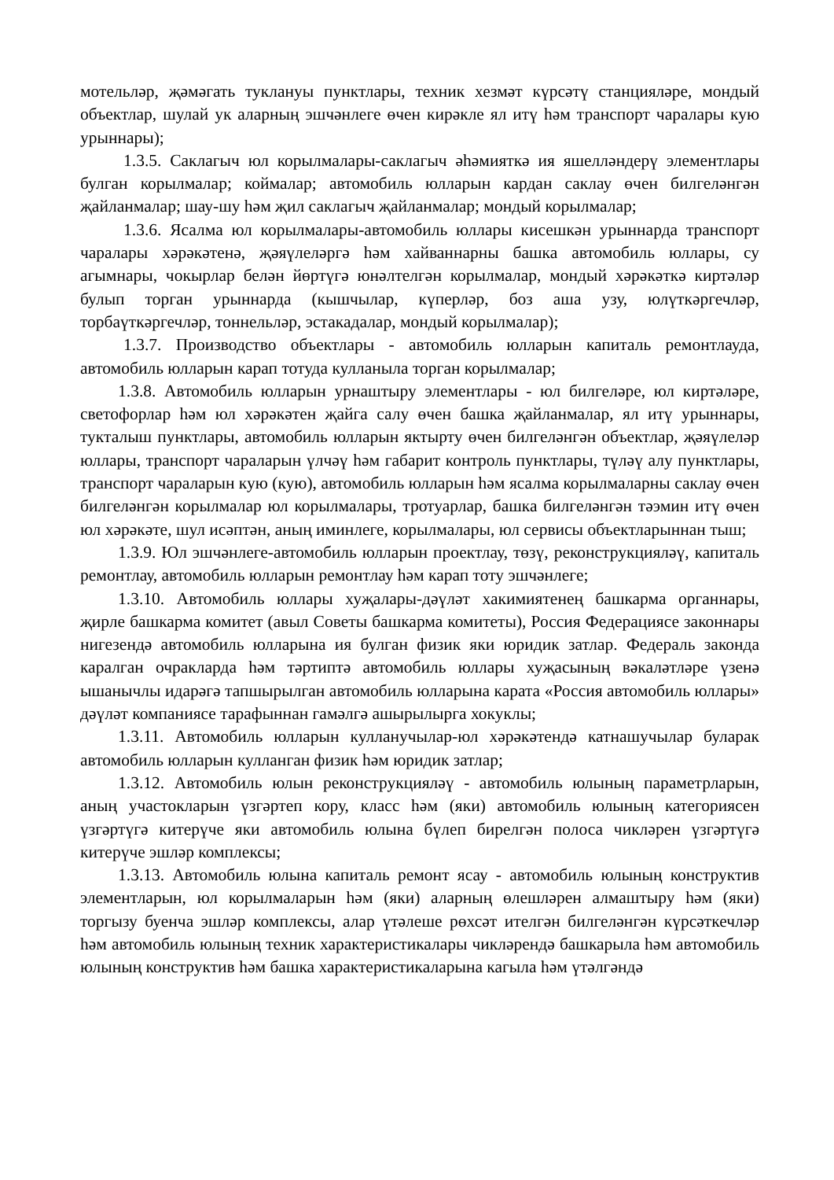мотельләр, җәмәгать туклануы пунктлары, техник хезмәт күрсәтү станцияләре, мондый объектлар, шулай ук аларның эшчәнлеге өчен кирәкле ял итү һәм транспорт чаралары кую урыннары);
1.3.5. Саклагыч юл корылмалары-саклагыч әһәмияткә ия яшелләндерү элементлары булган корылмалар; коймалар; автомобиль юлларын кардан саклау өчен билгеләнгән җайланмалар; шау-шу һәм җил саклагыч җайланмалар; мондый корылмалар;
1.3.6. Ясалма юл корылмалары-автомобиль юллары кисешкән урыннарда транспорт чаралары хәрәкәтенә, җәяүлеләргә һәм хайваннарны башка автомобиль юллары, су агымнары, чокырлар белән йөртүгә юнәлтелгән корылмалар, мондый хәрәкәткә киртәләр булып торган урыннарда (кышчылар, күперләр, боз аша узу, юлүткәргечләр, торбаүткәргечләр, тоннельләр, эстакадалар, мондый корылмалар);
1.3.7. Производство объектлары - автомобиль юлларын капиталь ремонтлауда, автомобиль юлларын карап тотуда кулланыла торган корылмалар;
1.3.8. Автомобиль юлларын урнаштыру элементлары - юл билгеләре, юл киртәләре, светофорлар һәм юл хәрәкәтен җайга салу өчен башка җайланмалар, ял итү урыннары, тукталыш пунктлары, автомобиль юлларын яктырту өчен билгеләнгән объектлар, җәяүлеләр юллары, транспорт чараларын үлчәү һәм габарит контроль пунктлары, түләү алу пунктлары, транспорт чараларын кую (кую), автомобиль юлларын һәм ясалма корылмаларны саклау өчен билгеләнгән корылмалар юл корылмалары, тротуарлар, башка билгеләнгән тәэмин итү өчен юл хәрәкәте, шул исәптән, аның иминлеге, корылмалары, юл сервисы объектларыннан тыш;
1.3.9. Юл эшчәнлеге-автомобиль юлларын проектлау, төзү, реконструкцияләү, капиталь ремонтлау, автомобиль юлларын ремонтлау һәм карап тоту эшчәнлеге;
1.3.10. Автомобиль юллары хуҗалары-дәүләт хакимиятенең башкарма органнары, җирле башкарма комитет (авыл Советы башкарма комитеты), Россия Федерациясе законнары нигезендә автомобиль юлларына ия булган физик яки юридик затлар. Федераль законда каралган очракларда һәм тәртиптә автомобиль юллары хуҗасының вәкаләтләре үзенә ышанычлы идарәгә тапшырылган автомобиль юлларына карата «Россия автомобиль юллары» дәүләт компаниясе тарафыннан гамәлгә ашырылырга хокуклы;
1.3.11. Автомобиль юлларын кулланучылар-юл хәрәкәтендә катнашучылар буларак автомобиль юлларын кулланган физик һәм юридик затлар;
1.3.12. Автомобиль юлын реконструкцияләү - автомобиль юлының параметрларын, аның участокларын үзгәртеп кору, класс һәм (яки) автомобиль юлының категориясен үзгәртүгә китерүче яки автомобиль юлына бүлеп бирелгән полоса чикләрен үзгәртүгә китерүче эшләр комплексы;
1.3.13. Автомобиль юлына капиталь ремонт ясау - автомобиль юлының конструктив элементларын, юл корылмаларын һәм (яки) аларның өлешләрен алмаштыру һәм (яки) торгызу буенча эшләр комплексы, алар үтәлеше рөхсәт ителгән билгеләнгән күрсәткечләр һәм автомобиль юлының техник характеристикалары чикләрендә башкарыла һәм автомобиль юлының конструктив һәм башка характеристикаларына кагыла һәм үтәлгәндә